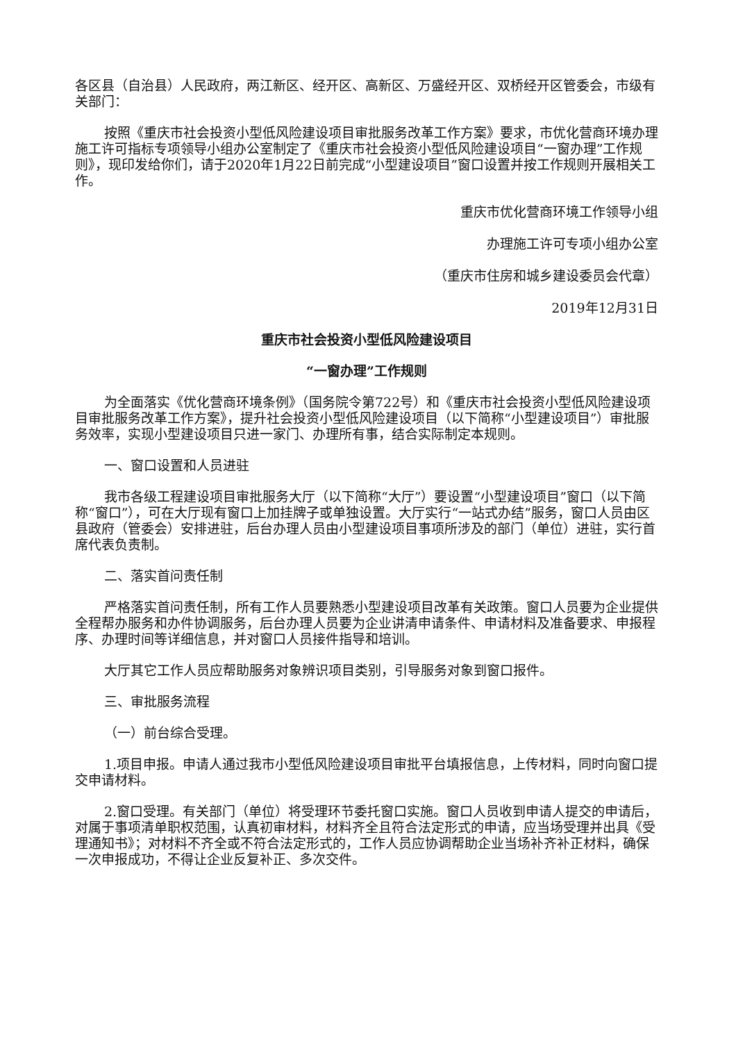各区县（自治县）人民政府，两江新区、经开区、高新区、万盛经开区、双桥经开区管委会，市级有关部门：
按照《重庆市社会投资小型低风险建设项目审批服务改革工作方案》要求，市优化营商环境办理施工许可指标专项领导小组办公室制定了《重庆市社会投资小型低风险建设项目“一窗办理”工作规则》，现印发给你们，请于2020年1月22日前完成“小型建设项目”窗口设置并按工作规则开展相关工作。
重庆市优化营商环境工作领导小组
办理施工许可专项小组办公室
（重庆市住房和城乡建设委员会代章）
2019年12月31日
重庆市社会投资小型低风险建设项目
“一窗办理”工作规则
为全面落实《优化营商环境条例》（国务院令第722号）和《重庆市社会投资小型低风险建设项目审批服务改革工作方案》，提升社会投资小型低风险建设项目（以下简称“小型建设项目”）审批服务效率，实现小型建设项目只进一家门、办理所有事，结合实际制定本规则。
一、窗口设置和人员进驻
我市各级工程建设项目审批服务大厅（以下简称“大厅”）要设置“小型建设项目”窗口（以下简称“窗口”），可在大厅现有窗口上加挂牌子或单独设置。大厅实行“一站式办结”服务，窗口人员由区县政府（管委会）安排进驻，后台办理人员由小型建设项目事项所涉及的部门（单位）进驻，实行首席代表负责制。
二、落实首问责任制
严格落实首问责任制，所有工作人员要熟悉小型建设项目改革有关政策。窗口人员要为企业提供全程帮办服务和办件协调服务，后台办理人员要为企业讲清申请条件、申请材料及准备要求、申报程序、办理时间等详细信息，并对窗口人员接件指导和培训。
大厅其它工作人员应帮助服务对象辨识项目类别，引导服务对象到窗口报件。
三、审批服务流程
（一）前台综合受理。
1.项目申报。申请人通过我市小型低风险建设项目审批平台填报信息，上传材料，同时向窗口提交申请材料。
2.窗口受理。有关部门（单位）将受理环节委托窗口实施。窗口人员收到申请人提交的申请后，对属于事项清单职权范围，认真初审材料，材料齐全且符合法定形式的申请，应当场受理并出具《受理通知书》；对材料不齐全或不符合法定形式的，工作人员应协调帮助企业当场补齐补正材料，确保一次申报成功，不得让企业反复补正、多次交件。